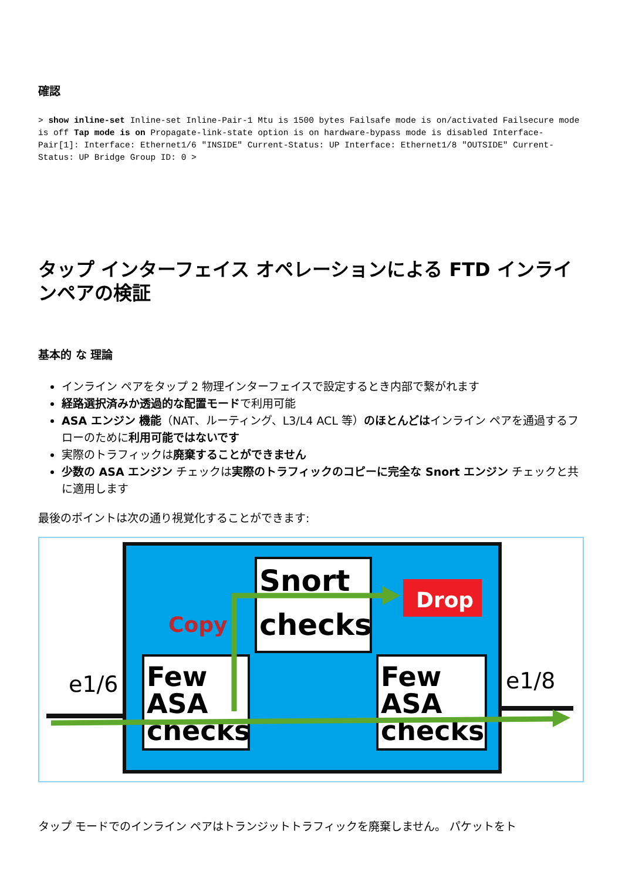確認
> show inline-set Inline-set Inline-Pair-1 Mtu is 1500 bytes Failsafe mode is on/activated Failsecure mode is off Tap mode is on Propagate-link-state option is on hardware-bypass mode is disabled Interface-Pair[1]: Interface: Ethernet1/6 "INSIDE" Current-Status: UP Interface: Ethernet1/8 "OUTSIDE" Current-Status: UP Bridge Group ID: 0 >
タップ インターフェイス オペレーションによる FTD インラインペアの検証
基本的 な 理論
インライン ペアをタップ 2 物理インターフェイスで設定するとき内部で繋がれます
経路選択済みか透過的な配置モードで利用可能
ASA エンジン 機能（NAT、ルーティング、L3/L4 ACL 等）のほとんどはインライン ペアを通過するフローのために利用可能ではないです
実際のトラフィックは廃棄することができません
少数の ASA エンジン チェックは実際のトラフィックのコピーに完全な Snort エンジン チェックと共に適用します
最後のポイントは次の通り視覚化することができます:
Drop
Snort
checks
Copy
Few
ASA
checks
Few
ASA
checks
e1/6
e1/8
タップ モードでのインライン ペアはトランジットトラフィックを廃棄しません。 パケットをト